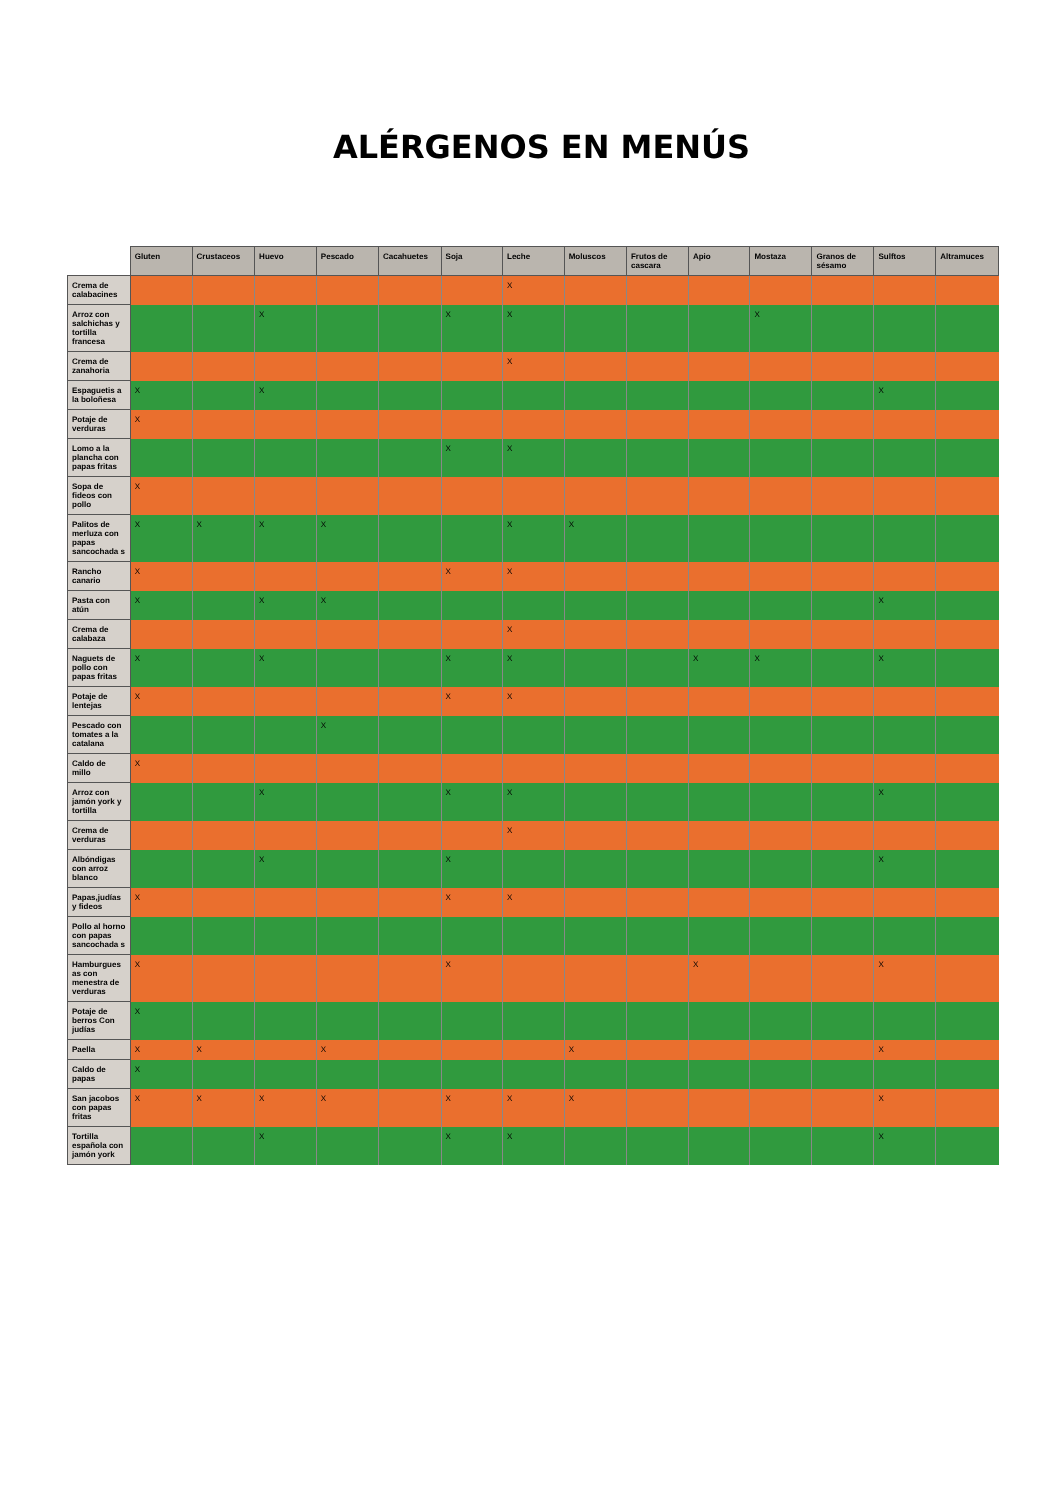ALÉRGENOS EN MENÚS
| | Gluten | Crustaceos | Huevo | Pescado | Cacahuetes | Soja | Leche | Moluscos | Frutos de cascara | Apio | Mostaza | Granos de sésamo | Sulftos | Altramuces |
| --- | --- | --- | --- | --- | --- | --- | --- | --- | --- | --- | --- | --- | --- | --- |
| Crema de calabacines | | | | | | | X | | | | | | | |
| Arroz con salchichas y tortilla francesa | | | X | | | X | X | | | | X | | | |
| Crema de zanahoria | | | | | | | X | | | | | | | |
| Espaguetis a la boloñesa | X | | X | | | | | | | | | | X | |
| Potaje de verduras | X | | | | | | | | | | | | | |
| Lomo a la plancha con papas fritas | | | | | | X | X | | | | | | | |
| Sopa de fideos con pollo | X | | | | | | | | | | | | | |
| Palitos de merluza con papas sancochada s | X | X | X | X | | | X | X | | | | | | |
| Rancho canario | X | | | | | X | X | | | | | | | |
| Pasta con atún | X | | X | X | | | | | | | | | X | |
| Crema de calabaza | | | | | | | X | | | | | | | |
| Naguets de pollo con papas fritas | X | | X | | | X | X | | | X | X | | X | |
| Potaje de lentejas | X | | | | | X | X | | | | | | | |
| Pescado con tomates a la catalana | | | | X | | | | | | | | | | |
| Caldo de millo | X | | | | | | | | | | | | | |
| Arroz con jamón york y tortilla | | | X | | | X | X | | | | | | X | |
| Crema de verduras | | | | | | | X | | | | | | | |
| Albóndigas con arroz blanco | | | X | | | X | | | | | | | X | |
| Papas,judías y fideos | X | | | | | X | X | | | | | | | |
| Pollo al horno con papas sancochada s | | | | | | | | | | | | | | |
| Hamburgues as con menestra de verduras | X | | | | | X | | | | X | | | X | |
| Potaje de berros Con judías | X | | | | | | | | | | | | | |
| Paella | X | X | | X | | | | X | | | | | X | |
| Caldo de papas | X | | | | | | | | | | | | | |
| San jacobos con papas fritas | X | X | X | X | | X | X | X | | | | | X | |
| Tortilla española con jamón york | | | X | | | X | X | | | | | | X | |